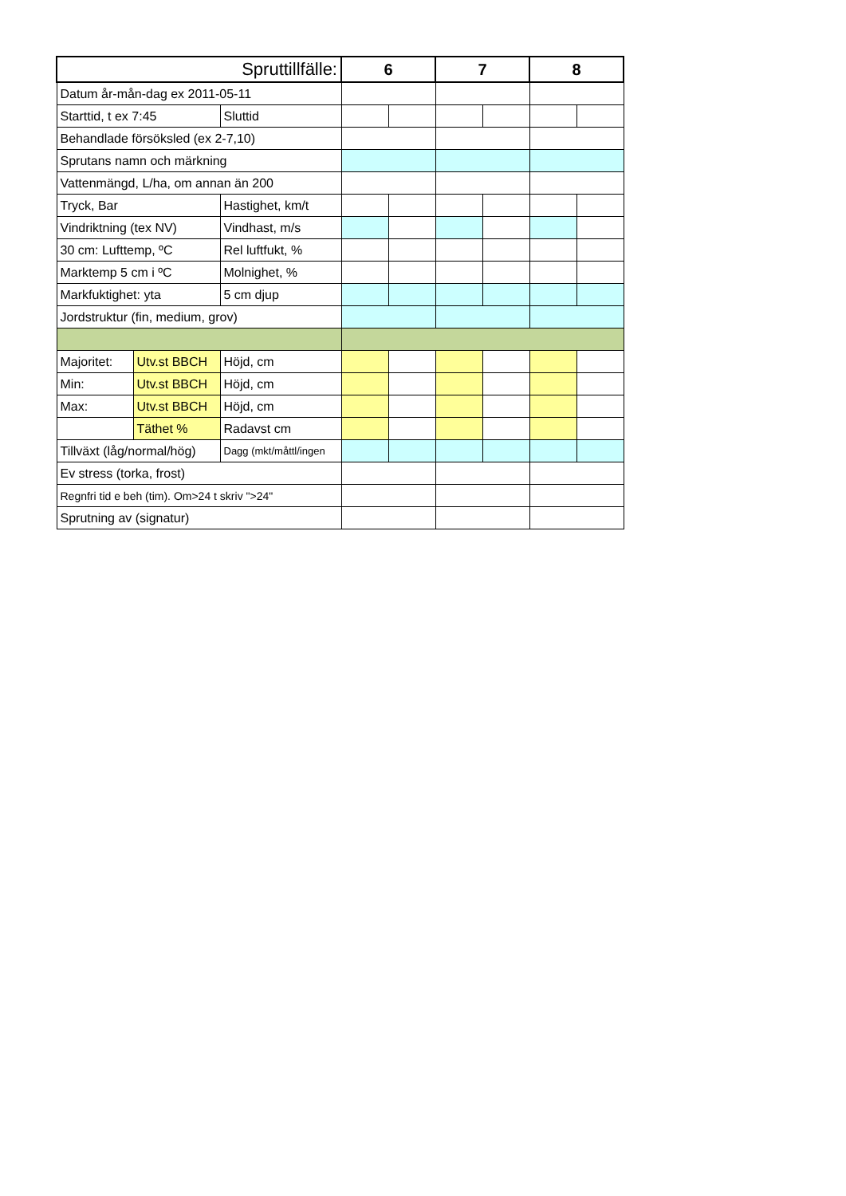| Spruttillfälle: | | | 6 | | 7 | | 8 | |
| --- | --- | --- | --- | --- | --- | --- | --- | --- |
| Datum år-mån-dag ex 2011-05-11 | | | | | | | | |
| Starttid, t ex 7:45 | | Sluttid | | | | | | |
| Behandlade försöksled (ex 2-7,10) | | | | | | | | |
| Sprutans namn och märkning | | | | | | | | |
| Vattenmängd, L/ha, om annan än 200 | | | | | | | | |
| Tryck, Bar | | Hastighet, km/t | | | | | | |
| Vindriktning (tex NV) | | Vindhast, m/s | | | | | | |
| 30 cm: Lufttemp, ºC | | Rel luftfukt, % | | | | | | |
| Marktemp 5 cm i ºC | | Molnighet, % | | | | | | |
| Markfuktighet: yta | | 5 cm djup | | | | | | |
| Jordstruktur (fin, medium, grov) | | | | | | | | |
| Majoritet: | Utv.st BBCH | Höjd, cm | | | | | | |
| Min: | Utv.st BBCH | Höjd, cm | | | | | | |
| Max: | Utv.st BBCH | Höjd, cm | | | | | | |
| | Täthet % | Radavst cm | | | | | | |
| Tillväxt (låg/normal/hög) | | Dagg (mkt/måttl/ingen | | | | | | |
| Ev stress (torka, frost) | | | | | | | | |
| Regnfri tid e beh (tim). Om>24 t skriv ">24" | | | | | | | | |
| Sprutning av (signatur) | | | | | | | | |